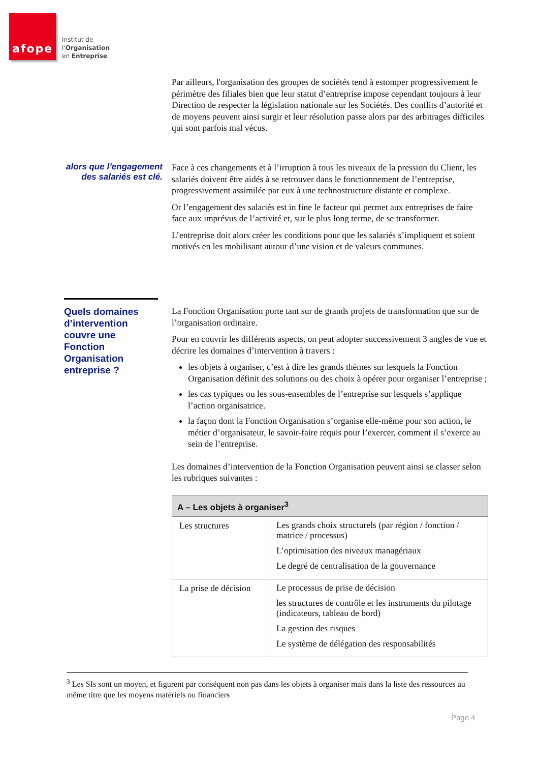afope
Institut de
l'Organisation
en Entreprise
Par ailleurs, l'organisation des groupes de sociétés tend à estomper progressivement le périmètre des filiales bien que leur statut d’entreprise impose cependant toujours à leur Direction de respecter la législation nationale sur les Sociétés. Des conflits d’autorité et de moyens peuvent ainsi surgir et leur résolution passe alors par des arbitrages difficiles qui sont parfois mal vécus.
alors que l’engagement des salariés est clé.
Face à ces changements et à l’irruption à tous les niveaux de la pression du Client, les salariés doivent être aidés à se retrouver dans le fonctionnement de l’entreprise, progressivement assimilée par eux à une technostructure distante et complexe.
Or l’engagement des salariés est in fine le facteur qui permet aux entreprises de faire face aux imprévus de l’activité et, sur le plus long terme, de se transformer.
L’entreprise doit alors créer les conditions pour que les salariés s’impliquent et soient motivés en les mobilisant autour d’une vision et de valeurs communes.
Quels domaines d’intervention couvre une Fonction Organisation entreprise ?
La Fonction Organisation porte tant sur de grands projets de transformation que sur de l’organisation ordinaire.
Pour en couvrir les différents aspects, on peut adopter successivement 3 angles de vue et décrire les domaines d’intervention à travers :
les objets à organiser, c’est à dire les grands thèmes sur lesquels la Fonction Organisation définit des solutions ou des choix à opérer pour organiser l’entreprise ;
les cas typiques ou les sous-ensembles de l’entreprise sur lesquels s’applique l’action organisatrice.
la façon dont la Fonction Organisation s’organise elle-même pour son action, le métier d’organisateur, le savoir-faire requis pour l’exercer, comment il s’exerce au sein de l’entreprise.
Les domaines d’intervention de la Fonction Organisation peuvent ainsi se classer selon les rubriques suivantes :
| A – Les objets à organiser<sup>3</sup> | |
| --- | --- |
| Les structures | Les grands choix structurels (par région / fonction / matrice / processus) L’optimisation des niveaux managériaux Le degré de centralisation de la gouvernance |
| La prise de décision | Le processus de prise de décision les structures de contrôle et les instruments du pilotage (indicateurs, tableau de bord) La gestion des risques Le système de délégation des responsabilités |
<sup>3</sup> Les SIs sont un moyen, et figurent par conséquent non pas dans les objets à organiser mais dans la liste des ressources au même titre que les moyens matériels ou financiers
Page 4